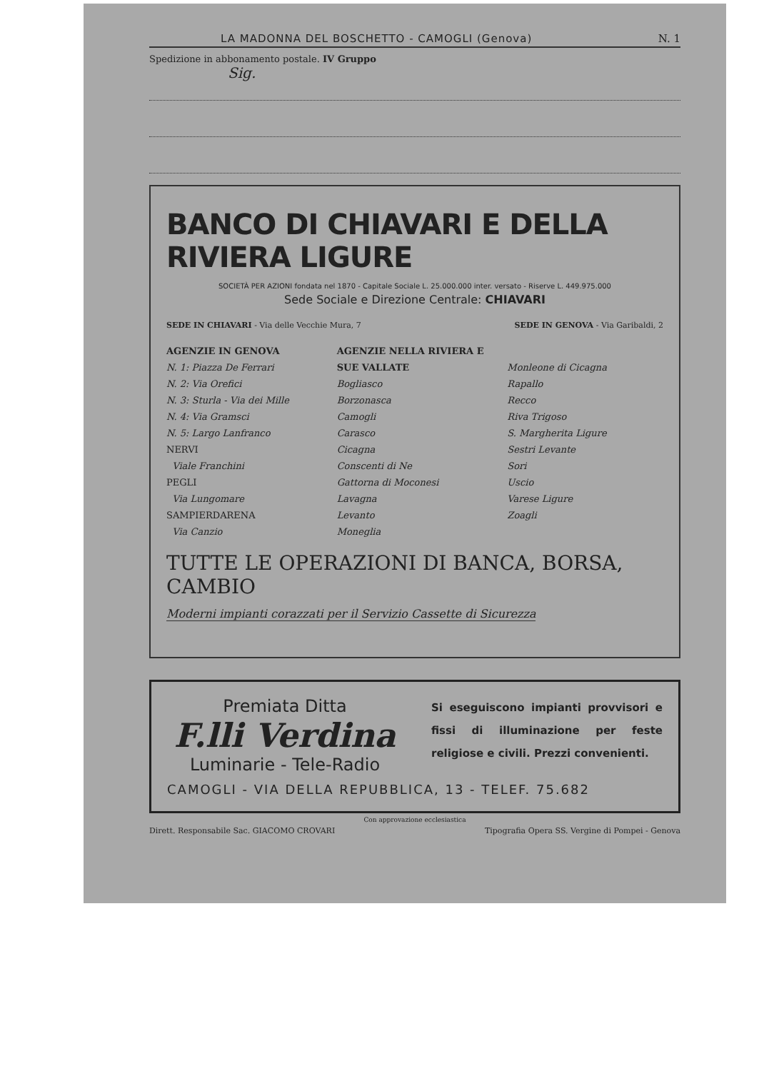LA MADONNA DEL BOSCHETTO - CAMOGLI (Genova) N. 1
Spedizione in abbonamento postale. IV Gruppo
Sig.
BANCO DI CHIAVARI E DELLA RIVIERA LIGURE
SOCIETÀ PER AZIONI fondata nel 1870 - Capitale Sociale L. 25.000.000 inter. versato - Riserve L. 449.975.000
Sede Sociale e Direzione Centrale: CHIAVARI
SEDE IN CHIAVARI - Via delle Vecchie Mura, 7 SEDE IN GENOVA - Via Garibaldi, 2
AGENZIE IN GENOVA
N. 1: Piazza De Ferrari
N. 2: Via Orefici
N. 3: Sturla - Via dei Mille
N. 4: Via Gramsci
N. 5: Largo Lanfranco
NERVI
Viale Franchini
PEGLI
Via Lungomare
SAMPIERDARENA
Via Canzio
AGENZIE NELLA RIVIERA E SUE VALLATE
Bogliasco
Borzonasca
Camogli
Carasco
Cicagna
Conscenti di Ne
Gattorna di Moconesi
Lavagna
Levanto
Moneglia
Monleone di Cicagna
Rapallo
Recco
Riva Trigoso
S. Margherita Ligure
Sestri Levante
Sori
Uscio
Varese Ligure
Zoagli
TUTTE LE OPERAZIONI DI BANCA, BORSA, CAMBIO
Moderni impianti corazzati per il Servizio Cassette di Sicurezza
Premiata Ditta
F.lli Verdina
Luminarie - Tele-Radio
Si eseguiscono impianti provvisori e fissi di illuminazione per feste religiose e civili. Prezzi convenienti.
CAMOGLI - VIA DELLA REPUBBLICA, 13 - TELEF. 75.682
Con approvazione ecclesiastica
Dirett. Responsabile Sac. GIACOMO CROVARI Tipografia Opera SS. Vergine di Pompei - Genova